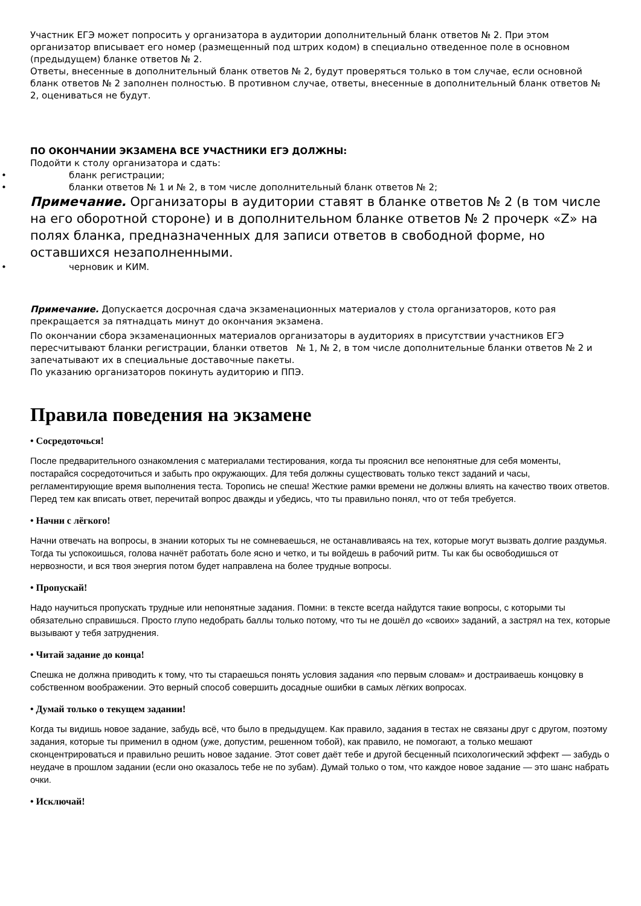Участник ЕГЭ может попросить у организатора в аудитории дополнительный бланк ответов № 2. При этом организатор вписывает его номер (размещенный под штрих кодом) в специально отведенное поле в основном (предыдущем) бланке ответов № 2.
Ответы, внесенные в дополнительный бланк ответов № 2, будут проверяться только в том случае, если основной бланк ответов № 2 заполнен полностью. В противном случае, ответы, внесенные в дополнительный бланк ответов № 2, оцениваться не будут.
ПО ОКОНЧАНИИ ЭКЗАМЕНА ВСЕ УЧАСТНИКИ ЕГЭ ДОЛЖНЫ:
Подойти к столу организатора и сдать:
• бланк регистрации;
• бланки ответов № 1 и № 2, в том числе дополнительный бланк ответов № 2;
Примечание. Организаторы в аудитории ставят в бланке ответов № 2 (в том числе на его оборотной стороне) и в дополнительном бланке ответов № 2 прочерк «Z» на полях бланка, предназначенных для записи ответов в свободной форме, но оставшихся незаполненными.
• черновик и КИМ.
Примечание. Допускается досрочная сдача экзаменационных материалов у стола организаторов, кото рая прекращается за пятнадцать минут до окончания экзамена.
По окончании сбора экзаменационных материалов организаторы в аудиториях в присутствии участников ЕГЭ пересчитывают бланки регистрации, бланки ответов № 1, № 2, в том числе дополнительные бланки ответов № 2 и запечатывают их в специальные доставочные пакеты.
По указанию организаторов покинуть аудиторию и ППЭ.
Правила поведения на экзамене
• Сосредоточься!
После предварительного ознакомления с материалами тестирования, когда ты прояснил все непонятные для себя моменты, постарайся сосредоточиться и забыть про окружающих. Для тебя должны существовать только текст заданий и часы, регламентирующие время выполнения теста. Торопись не спеша! Жесткие рамки времени не должны влиять на качество твоих ответов. Перед тем как вписать ответ, перечитай вопрос дважды и убедись, что ты правильно понял, что от тебя требуется.
• Начни с лёгкого!
Начни отвечать на вопросы, в знании которых ты не сомневаешься, не останавливаясь на тех, которые могут вызвать долгие раздумья. Тогда ты успокоишься, голова начнёт работать боле ясно и четко, и ты войдешь в рабочий ритм. Ты как бы освободишься от нервозности, и вся твоя энергия потом будет направлена на более трудные вопросы.
• Пропускай!
Надо научиться пропускать трудные или непонятные задания. Помни: в тексте всегда найдутся такие вопросы, с которыми ты обязательно справишься. Просто глупо недобрать баллы только потому, что ты не дошёл до «своих» заданий, а застрял на тех, которые вызывают у тебя затруднения.
• Читай задание до конца!
Спешка не должна приводить к тому, что ты стараешься понять условия задания «по первым словам» и достраиваешь концовку в собственном воображении. Это верный способ совершить досадные ошибки в самых лёгких вопросах.
• Думай только о текущем задании!
Когда ты видишь новое задание, забудь всё, что было в предыдущем. Как правило, задания в тестах не связаны друг с другом, поэтому задания, которые ты применил в одном (уже, допустим, решенном тобой), как правило, не помогают, а только мешают сконцентрироваться и правильно решить новое задание. Этот совет даёт тебе и другой бесценный психологический эффект — забудь о неудаче в прошлом задании (если оно оказалось тебе не по зубам). Думай только о том, что каждое новое задание — это шанс набрать очки.
• Исключай!